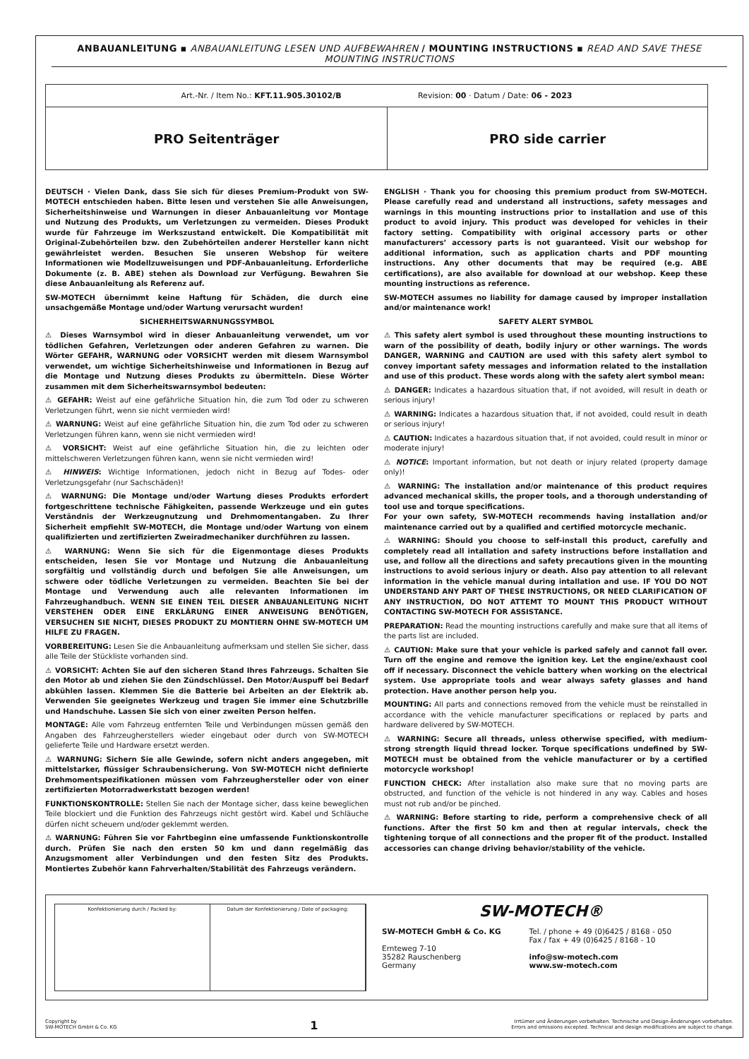ANBAUANLEITUNG ▪ ANBAUANLEITUNG LESEN UND AUFBEWAHREN / MOUNTING INSTRUCTIONS ▪ READ AND SAVE THESE MOUNTING INSTRUCTIONS
| Art.-Nr. / Item No.: KFT.11.905.30102/B Revision: 00 · Datum / Date: 06 - 2023 | |
| PRO Seitenträger | PRO side carrier |
DEUTSCH · Vielen Dank, dass Sie sich für dieses Premium-Produkt von SW-MOTECH entschieden haben. Bitte lesen und verstehen Sie alle Anweisungen, Sicherheitshinweise und Warnungen in dieser Anbauanleitung vor Montage und Nutzung des Produkts, um Verletzungen zu vermeiden. Dieses Produkt wurde für Fahrzeuge im Werkszustand entwickelt. Die Kompatibilität mit Original-Zubehörteilen bzw. den Zubehörteilen anderer Hersteller kann nicht gewährleistet werden. Besuchen Sie unseren Webshop für weitere Informationen wie Modellzuweisungen und PDF-Anbauanleitung. Erforderliche Dokumente (z. B. ABE) stehen als Download zur Verfügung. Bewahren Sie diese Anbauanleitung als Referenz auf.
SW-MOTECH übernimmt keine Haftung für Schäden, die durch eine unsachgemäße Montage und/oder Wartung verursacht wurden!
SICHERHEITSWARNUNGSSYMBOL
⚠ Dieses Warnsymbol wird in dieser Anbauanleitung verwendet, um vor tödlichen Gefahren, Verletzungen oder anderen Gefahren zu warnen. Die Wörter GEFAHR, WARNUNG oder VORSICHT werden mit diesem Warnsymbol verwendet, um wichtige Sicherheitshinweise und Informationen in Bezug auf die Montage und Nutzung dieses Produkts zu übermitteln. Diese Wörter zusammen mit dem Sicherheitswarnsymbol bedeuten:
⚠ GEFAHR: Weist auf eine gefährliche Situation hin, die zum Tod oder zu schweren Verletzungen führt, wenn sie nicht vermieden wird!
⚠ WARNUNG: Weist auf eine gefährliche Situation hin, die zum Tod oder zu schweren Verletzungen führen kann, wenn sie nicht vermieden wird!
⚠ VORSICHT: Weist auf eine gefährliche Situation hin, die zu leichten oder mittelschweren Verletzungen führen kann, wenn sie nicht vermieden wird!
⚠ HINWEIS: Wichtige Informationen, jedoch nicht in Bezug auf Todes- oder Verletzungsgefahr (nur Sachschäden)!
⚠ WARNUNG: Die Montage und/oder Wartung dieses Produkts erfordert fortgeschrittene technische Fähigkeiten, passende Werkzeuge und ein gutes Verständnis der Werkzeugnutzung und Drehmomentangaben. Zu Ihrer Sicherheit empfiehlt SW-MOTECH, die Montage und/oder Wartung von einem qualifizierten und zertifizierten Zweiradmechaniker durchführen zu lassen.
⚠ WARNUNG: Wenn Sie sich für die Eigenmontage dieses Produkts entscheiden, lesen Sie vor Montage und Nutzung die Anbauanleitung sorgfältig und vollständig durch und befolgen Sie alle Anweisungen, um schwere oder tödliche Verletzungen zu vermeiden. Beachten Sie bei der Montage und Verwendung auch alle relevanten Informationen im Fahrzeughandbuch. WENN SIE EINEN TEIL DIESER ANBAUANLEITUNG NICHT VERSTEHEN ODER EINE ERKLÄRUNG EINER ANWEISUNG BENÖTIGEN, VERSUCHEN SIE NICHT, DIESES PRODUKT ZU MONTIERN OHNE SW-MOTECH UM HILFE ZU FRAGEN.
VORBEREITUNG: Lesen Sie die Anbauanleitung aufmerksam und stellen Sie sicher, dass alle Teile der Stückliste vorhanden sind.
⚠ VORSICHT: Achten Sie auf den sicheren Stand Ihres Fahrzeugs. Schalten Sie den Motor ab und ziehen Sie den Zündschlüssel. Den Motor/Auspuff bei Bedarf abkühlen lassen. Klemmen Sie die Batterie bei Arbeiten an der Elektrik ab. Verwenden Sie geeignetes Werkzeug und tragen Sie immer eine Schutzbrille und Handschuhe. Lassen Sie sich von einer zweiten Person helfen.
MONTAGE: Alle vom Fahrzeug entfernten Teile und Verbindungen müssen gemäß den Angaben des Fahrzeugherstellers wieder eingebaut oder durch von SW-MOTECH gelieferte Teile und Hardware ersetzt werden.
⚠ WARNUNG: Sichern Sie alle Gewinde, sofern nicht anders angegeben, mit mittelstarker, flüssiger Schraubensicherung. Von SW-MOTECH nicht definierte Drehmomentspezifikationen müssen vom Fahrzeughersteller oder von einer zertifizierten Motorradwerkstatt bezogen werden!
FUNKTIONSKONTROLLE: Stellen Sie nach der Montage sicher, dass keine beweglichen Teile blockiert und die Funktion des Fahrzeugs nicht gestört wird. Kabel und Schläuche dürfen nicht scheuern und/oder geklemmt werden.
⚠ WARNUNG: Führen Sie vor Fahrtbeginn eine umfassende Funktionskontrolle durch. Prüfen Sie nach den ersten 50 km und dann regelmäßig das Anzugsmoment aller Verbindungen und den festen Sitz des Produkts. Montiertes Zubehör kann Fahrverhalten/Stabilität des Fahrzeugs verändern.
ENGLISH · Thank you for choosing this premium product from SW-MOTECH. Please carefully read and understand all instructions, safety messages and warnings in this mounting instructions prior to installation and use of this product to avoid injury. This product was developed for vehicles in their factory setting. Compatibility with original accessory parts or other manufacturers’ accessory parts is not guaranteed. Visit our webshop for additional information, such as application charts and PDF mounting instructions. Any other documents that may be required (e.g. ABE certifications), are also available for download at our webshop. Keep these mounting instructions as reference.
SW-MOTECH assumes no liability for damage caused by improper installation and/or maintenance work!
SAFETY ALERT SYMBOL
⚠ This safety alert symbol is used throughout these mounting instructions to warn of the possibility of death, bodily injury or other warnings. The words DANGER, WARNING and CAUTION are used with this safety alert symbol to convey important safety messages and information related to the installation and use of this product. These words along with the safety alert symbol mean:
⚠ DANGER: Indicates a hazardous situation that, if not avoided, will result in death or serious injury!
⚠ WARNING: Indicates a hazardous situation that, if not avoided, could result in death or serious injury!
⚠ CAUTION: Indicates a hazardous situation that, if not avoided, could result in minor or moderate injury!
⚠ NOTICE: Important information, but not death or injury related (property damage only)!
⚠ WARNING: The installation and/or maintenance of this product requires advanced mechanical skills, the proper tools, and a thorough understanding of tool use and torque specifications.
For your own safety, SW-MOTECH recommends having installation and/or maintenance carried out by a qualified and certified motorcycle mechanic.
⚠ WARNING: Should you choose to self-install this product, carefully and completely read all intallation and safety instructions before installation and use, and follow all the directions and safety precautions given in the mounting instructions to avoid serious injury or death. Also pay attention to all relevant information in the vehicle manual during intallation and use. IF YOU DO NOT UNDERSTAND ANY PART OF THESE INSTRUCTIONS, OR NEED CLARIFICATION OF ANY INSTRUCTION, DO NOT ATTEMT TO MOUNT THIS PRODUCT WITHOUT CONTACTING SW-MOTECH FOR ASSISTANCE.
PREPARATION: Read the mounting instructions carefully and make sure that all items of the parts list are included.
⚠ CAUTION: Make sure that your vehicle is parked safely and cannot fall over. Turn off the engine and remove the ignition key. Let the engine/exhaust cool off if necessary. Disconnect the vehicle battery when working on the electrical system. Use appropriate tools and wear always safety glasses and hand protection. Have another person help you.
MOUNTING: All parts and connections removed from the vehicle must be reinstalled in accordance with the vehicle manufacturer specifications or replaced by parts and hardware delivered by SW-MOTECH.
⚠ WARNING: Secure all threads, unless otherwise specified, with medium-strong strength liquid thread locker. Torque specifications undefined by SW-MOTECH must be obtained from the vehicle manufacturer or by a certified motorcycle workshop!
FUNCTION CHECK: After installation also make sure that no moving parts are obstructed, and function of the vehicle is not hindered in any way. Cables and hoses must not rub and/or be pinched.
⚠ WARNING: Before starting to ride, perform a comprehensive check of all functions. After the first 50 km and then at regular intervals, check the tightening torque of all connections and the proper fit of the product. Installed accessories can change driving behavior/stability of the vehicle.
Konfektionierung durch / Packed by:
Datum der Konfektionierung / Date of packaging:
SW-MOTECH®
SW-MOTECH GmbH & Co. KG
Ernteweg 7-10
35282 Rauschenberg
Germany
Tel. / phone + 49 (0)6425 / 8168 - 050
Fax / fax + 49 (0)6425 / 8168 - 10
info@sw-motech.com
www.sw-motech.com
Copyright by
SW-MOTECH GmbH & Co. KG
1
Irrtümer und Änderungen vorbehalten. Technische und Design-Änderungen vorbehalten.
Errors and omissions excepted. Technical and design modifications are subject to change.